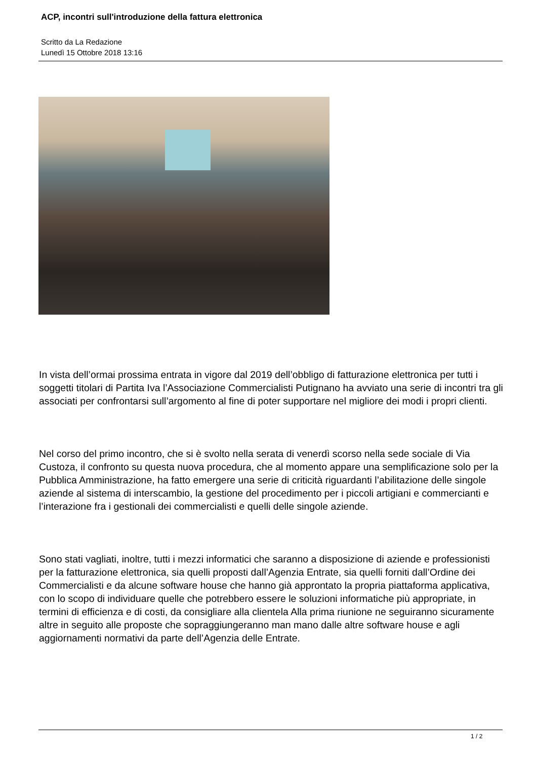ACP, incontri sull'introduzione della fattura elettronica
Scritto da La Redazione
Lunedì 15 Ottobre 2018 13:16
In vista dell’ormai prossima entrata in vigore dal 2019 dell’obbligo di fatturazione elettronica per tutti i soggetti titolari di Partita Iva l’Associazione Commercialisti Putignano ha avviato una serie di incontri tra gli associati per confrontarsi sull’argomento al fine di poter supportare nel migliore dei modi i propri clienti.
Nel corso del primo incontro, che si è svolto nella serata di venerdì scorso nella sede sociale di Via Custoza, il confronto su questa nuova procedura, che al momento appare una semplificazione solo per la Pubblica Amministrazione, ha fatto emergere una serie di criticità riguardanti l’abilitazione delle singole aziende al sistema di interscambio, la gestione del procedimento per i piccoli artigiani e commercianti e l’interazione fra i gestionali dei commercialisti e quelli delle singole aziende.
Sono stati vagliati, inoltre, tutti i mezzi informatici che saranno a disposizione di aziende e professionisti per la fatturazione elettronica, sia quelli proposti dall’Agenzia Entrate, sia quelli forniti dall’Ordine dei Commercialisti e da alcune software house che hanno già approntato la propria piattaforma applicativa, con lo scopo di individuare quelle che potrebbero essere le soluzioni informatiche più appropriate, in termini di efficienza e di costi, da consigliare alla clientela Alla prima riunione ne seguiranno sicuramente altre in seguito alle proposte che sopraggiungeranno man mano dalle altre software house e agli aggiornamenti normativi da parte dell’Agenzia delle Entrate.
1 / 2